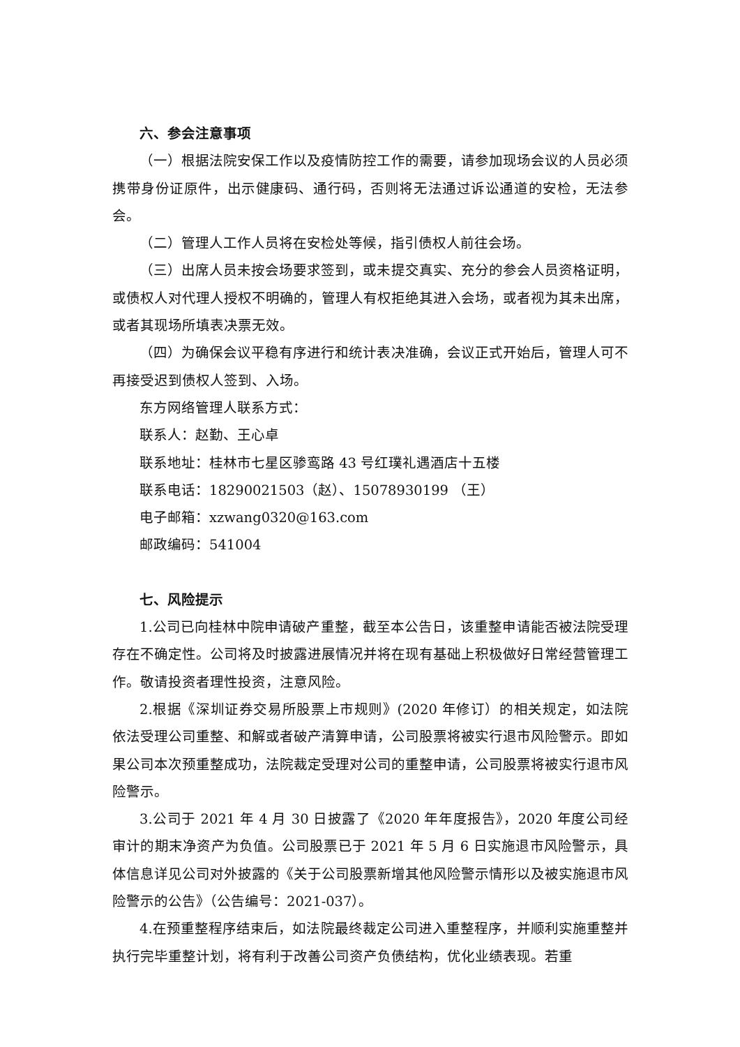六、参会注意事项
（一）根据法院安保工作以及疫情防控工作的需要，请参加现场会议的人员必须携带身份证原件，出示健康码、通行码，否则将无法通过诉讼通道的安检，无法参会。
（二）管理人工作人员将在安检处等候，指引债权人前往会场。
（三）出席人员未按会场要求签到，或未提交真实、充分的参会人员资格证明，或债权人对代理人授权不明确的，管理人有权拒绝其进入会场，或者视为其未出席，或者其现场所填表决票无效。
（四）为确保会议平稳有序进行和统计表决准确，会议正式开始后，管理人可不再接受迟到债权人签到、入场。
东方网络管理人联系方式：
联系人：赵勤、王心卓
联系地址：桂林市七星区骖鸾路 43 号红璞礼遇酒店十五楼
联系电话：18290021503（赵）、15078930199 （王）
电子邮箱：xzwang0320@163.com
邮政编码：541004
七、风险提示
1.公司已向桂林中院申请破产重整，截至本公告日，该重整申请能否被法院受理存在不确定性。公司将及时披露进展情况并将在现有基础上积极做好日常经营管理工作。敬请投资者理性投资，注意风险。
2.根据《深圳证券交易所股票上市规则》(2020 年修订）的相关规定，如法院依法受理公司重整、和解或者破产清算申请，公司股票将被实行退市风险警示。即如果公司本次预重整成功，法院裁定受理对公司的重整申请，公司股票将被实行退市风险警示。
3.公司于 2021 年 4 月 30 日披露了《2020 年年度报告》，2020 年度公司经审计的期末净资产为负值。公司股票已于 2021 年 5 月 6 日实施退市风险警示，具体信息详见公司对外披露的《关于公司股票新增其他风险警示情形以及被实施退市风险警示的公告》（公告编号：2021-037）。
4.在预重整程序结束后，如法院最终裁定公司进入重整程序，并顺利实施重整并执行完毕重整计划，将有利于改善公司资产负债结构，优化业绩表现。若重